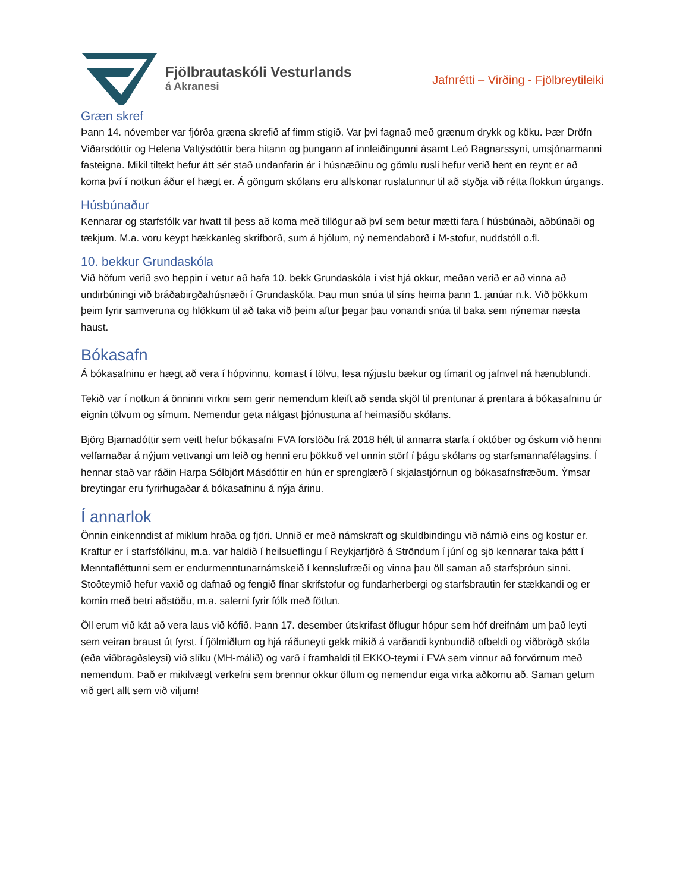Fjölbrautaskóli Vesturlands
á Akranesi
Jafnrétti – Virðing - Fjölbreytileiki
Græn skref
Þann 14. nóvember var fjórða græna skrefið af fimm stigið. Var því fagnað með grænum drykk og köku. Þær Dröfn Viðarsdóttir og Helena Valtýsdóttir bera hitann og þungann af innleiðingunni ásamt Leó Ragnarssyni, umsjónarmanni fasteigna. Mikil tiltekt hefur átt sér stað undanfarin ár í húsnæðinu og gömlu rusli hefur verið hent en reynt er að koma því í notkun áður ef hægt er. Á göngum skólans eru allskonar ruslatunnur til að styðja við rétta flokkun úrgangs.
Húsbúnaður
Kennarar og starfsfólk var hvatt til þess að koma með tillögur að því sem betur mætti fara í húsbúnaði, aðbúnaði og tækjum. M.a. voru keypt hækkanleg skrifborð, sum á hjólum, ný nemendaborð í M-stofur, nuddstóll o.fl.
10. bekkur Grundaskóla
Við höfum verið svo heppin í vetur að hafa 10. bekk Grundaskóla í vist hjá okkur, meðan verið er að vinna að undirbúningi við bráðabirgðahúsnæði í Grundaskóla. Þau mun snúa til síns heima þann 1. janúar n.k. Við þökkum þeim fyrir samveruna og hlökkum til að taka við þeim aftur þegar þau vonandi snúa til baka sem nýnemar næsta haust.
Bókasafn
Á bókasafninu er hægt að vera í hópvinnu, komast í tölvu, lesa nýjustu bækur og tímarit og jafnvel ná hænublundi.
Tekið var í notkun á önninni virkni sem gerir nemendum kleift að senda skjöl til prentunar á prentara á bókasafninu úr eignin tölvum og símum. Nemendur geta nálgast þjónustuna af heimasíðu skólans.
Björg Bjarnadóttir sem veitt hefur bókasafni FVA forstöðu frá 2018 hélt til annarra starfa í október og óskum við henni velfarnaðar á nýjum vettvangi um leið og henni eru þökkuð vel unnin störf í þágu skólans og starfsmannafélagsins. Í hennar stað var ráðin Harpa Sólbjört Másdóttir en hún er sprenglærð í skjalastjórnun og bókasafnsfræðum. Ýmsar breytingar eru fyrirhugaðar á bókasafninu á nýja árinu.
Í annarlok
Önnin einkenndist af miklum hraða og fjöri. Unnið er með námskraft og skuldbindingu við námið eins og kostur er. Kraftur er í starfsfólkinu, m.a. var haldið í heilsueflingu í Reykjarfjörð á Ströndum í júní og sjö kennarar taka þátt í Menntafléttunni sem er endurmenntunarnámskeið í kennslufræði og vinna þau öll saman að starfsþróun sinni. Stoðteymið hefur vaxið og dafnað og fengið fínar skrifstofur og fundarherbergi og starfsbrautin fer stækkandi og er komin með betri aðstöðu, m.a. salerni fyrir fólk með fötlun.
Öll erum við kát að vera laus við kófið. Þann 17. desember útskrifast öflugur hópur sem hóf dreifnám um það leyti sem veiran braust út fyrst. Í fjölmiðlum og hjá ráðuneyti gekk mikið á varðandi kynbundið ofbeldi og viðbrögð skóla (eða viðbragðsleysi) við slíku (MH-málið) og varð í framhaldi til EKKO-teymi í FVA sem vinnur að forvörnum með nemendum. Það er mikilvægt verkefni sem brennur okkur öllum og nemendur eiga virka aðkomu að. Saman getum við gert allt sem við viljum!